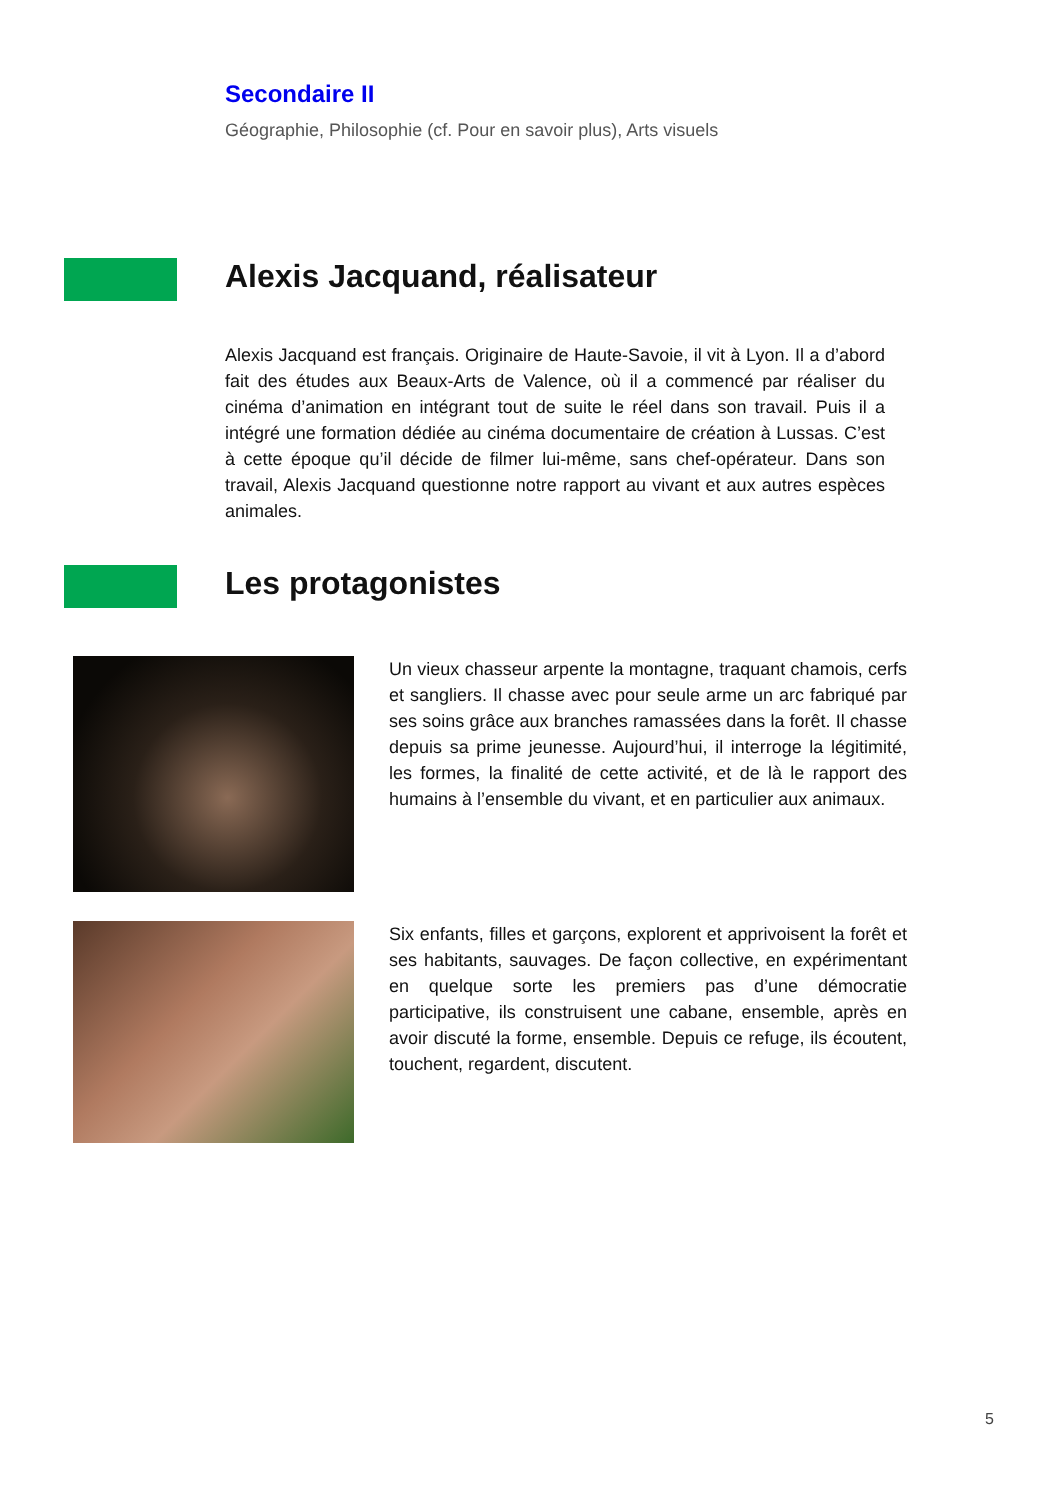Secondaire II
Géographie, Philosophie (cf. Pour en savoir plus), Arts visuels
Alexis Jacquand, réalisateur
Alexis Jacquand est français. Originaire de Haute-Savoie, il vit à Lyon. Il a d’abord fait des études aux Beaux-Arts de Valence, où il a commencé par réaliser du cinéma d’animation en intégrant tout de suite le réel dans son travail. Puis il a intégré une formation dédiée au cinéma documentaire de création à Lussas. C’est à cette époque qu’il décide de filmer lui-même, sans chef-opérateur. Dans son travail, Alexis Jacquand questionne notre rapport au vivant et aux autres espèces animales.
Les protagonistes
Un vieux chasseur arpente la montagne, traquant chamois, cerfs et sangliers. Il chasse avec pour seule arme un arc fabriqué par ses soins grâce aux branches ramassées dans la forêt. Il chasse depuis sa prime jeunesse. Aujourd’hui, il interroge la légitimité, les formes, la finalité de cette activité, et de là le rapport des humains à l’ensemble du vivant, et en particulier aux animaux.
Six enfants, filles et garçons, explorent et apprivoisent la forêt et ses habitants, sauvages. De façon collective, en expérimentant en quelque sorte les premiers pas d’une démocratie participative, ils construisent une cabane, ensemble, après en avoir discuté la forme, ensemble. Depuis ce refuge, ils écoutent, touchent, regardent, discutent.
5